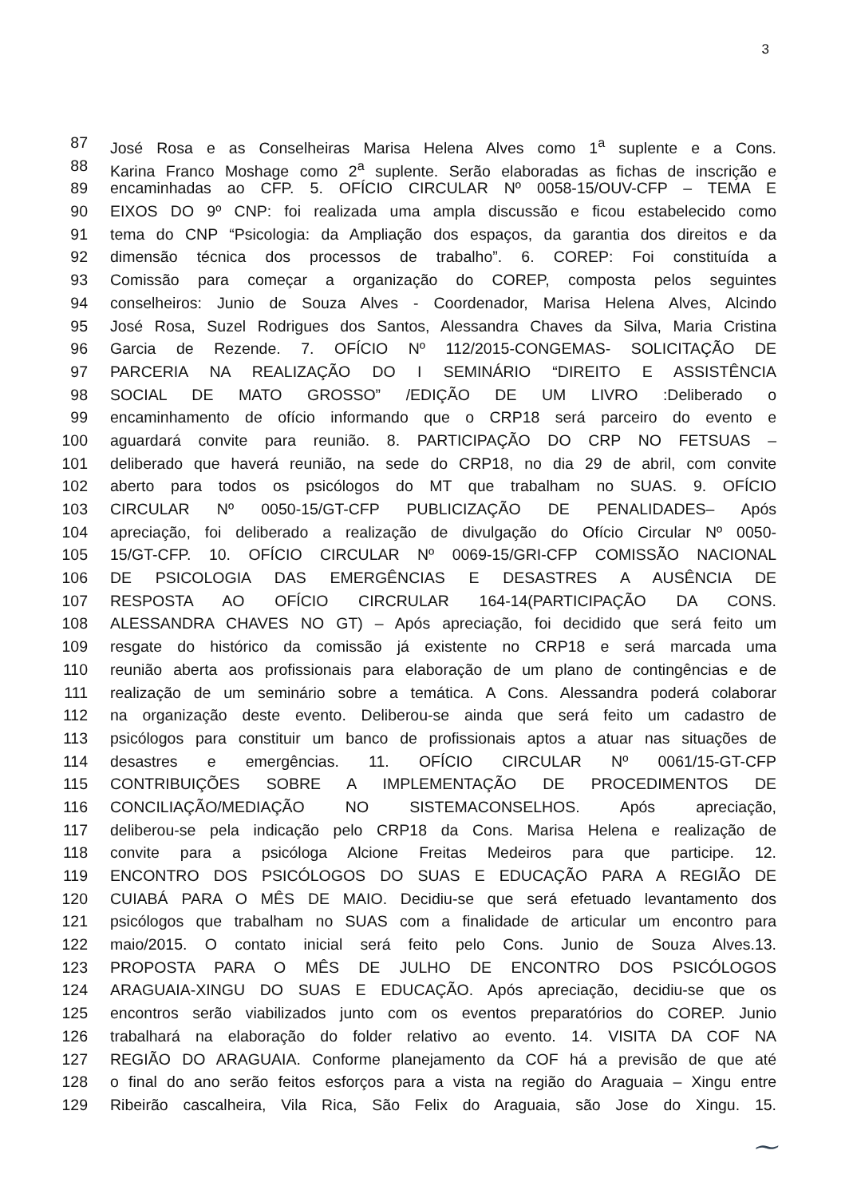3
87 José Rosa e as Conselheiras Marisa Helena Alves como 1<sup>a</sup> suplente e a Cons.
88 Karina Franco Moshage como 2<sup>a</sup> suplente. Serão elaboradas as fichas de inscrição e
89 encaminhadas ao CFP. 5. OFÍCIO CIRCULAR Nº 0058-15/OUV-CFP – TEMA E
90 EIXOS DO 9º CNP: foi realizada uma ampla discussão e ficou estabelecido como
91 tema do CNP “Psicologia: da Ampliação dos espaços, da garantia dos direitos e da
92 dimensão técnica dos processos de trabalho”. 6. COREP: Foi constituída a
93 Comissão para começar a organização do COREP, composta pelos seguintes
94 conselheiros: Junio de Souza Alves - Coordenador, Marisa Helena Alves, Alcindo
95 José Rosa, Suzel Rodrigues dos Santos, Alessandra Chaves da Silva, Maria Cristina
96 Garcia de Rezende. 7. OFÍCIO Nº 112/2015-CONGEMAS- SOLICITAÇÃO DE
97 PARCERIA NA REALIZAÇÃO DO I SEMINÁRIO “DIREITO E ASSISTÊNCIA
98 SOCIAL DE MATO GROSSO” /EDIÇÃO DE UM LIVRO :Deliberado o
99 encaminhamento de ofício informando que o CRP18 será parceiro do evento e
100 aguardará convite para reunião. 8. PARTICIPAÇÃO DO CRP NO FETSUAS –
101 deliberado que haverá reunião, na sede do CRP18, no dia 29 de abril, com convite
102 aberto para todos os psicólogos do MT que trabalham no SUAS. 9. OFÍCIO
103 CIRCULAR Nº 0050-15/GT-CFP PUBLICIZAÇÃO DE PENALIDADES– Após
104 apreciação, foi deliberado a realização de divulgação do Ofício Circular Nº 0050-
105 15/GT-CFP. 10. OFÍCIO CIRCULAR Nº 0069-15/GRI-CFP COMISSÃO NACIONAL
106 DE PSICOLOGIA DAS EMERGÊNCIAS E DESASTRES A AUSÊNCIA DE
107 RESPOSTA AO OFÍCIO CIRCRULAR 164-14(PARTICIPAÇÃO DA CONS.
108 ALESSANDRA CHAVES NO GT) – Após apreciação, foi decidido que será feito um
109 resgate do histórico da comissão já existente no CRP18 e será marcada uma
110 reunião aberta aos profissionais para elaboração de um plano de contingências e de
111 realização de um seminário sobre a temática. A Cons. Alessandra poderá colaborar
112 na organização deste evento. Deliberou-se ainda que será feito um cadastro de
113 psicólogos para constituir um banco de profissionais aptos a atuar nas situações de
114 desastres e emergências. 11. OFÍCIO CIRCULAR Nº 0061/15-GT-CFP
115 CONTRIBUIÇÕES SOBRE A IMPLEMENTAÇÃO DE PROCEDIMENTOS DE
116 CONCILIAÇÃO/MEDIAÇÃO NO SISTEMACONSELHOS. Após apreciação,
117 deliberou-se pela indicação pelo CRP18 da Cons. Marisa Helena e realização de
118 convite para a psicóloga Alcione Freitas Medeiros para que participe. 12.
119 ENCONTRO DOS PSICÓLOGOS DO SUAS E EDUCAÇÃO PARA A REGIÃO DE
120 CUIABÁ PARA O MÊS DE MAIO. Decidiu-se que será efetuado levantamento dos
121 psicólogos que trabalham no SUAS com a finalidade de articular um encontro para
122 maio/2015. O contato inicial será feito pelo Cons. Junio de Souza Alves.13.
123 PROPOSTA PARA O MÊS DE JULHO DE ENCONTRO DOS PSICÓLOGOS
124 ARAGUAIA-XINGU DO SUAS E EDUCAÇÃO. Após apreciação, decidiu-se que os
125 encontros serão viabilizados junto com os eventos preparatórios do COREP. Junio
126 trabalhará na elaboração do folder relativo ao evento. 14. VISITA DA COF NA
127 REGIÃO DO ARAGUAIA. Conforme planejamento da COF há a previsão de que até
128 o final do ano serão feitos esforços para a vista na região do Araguaia – Xingu entre
129 Ribeirão cascalheira, Vila Rica, São Felix do Araguaia, são Jose do Xingu. 15.
⁓